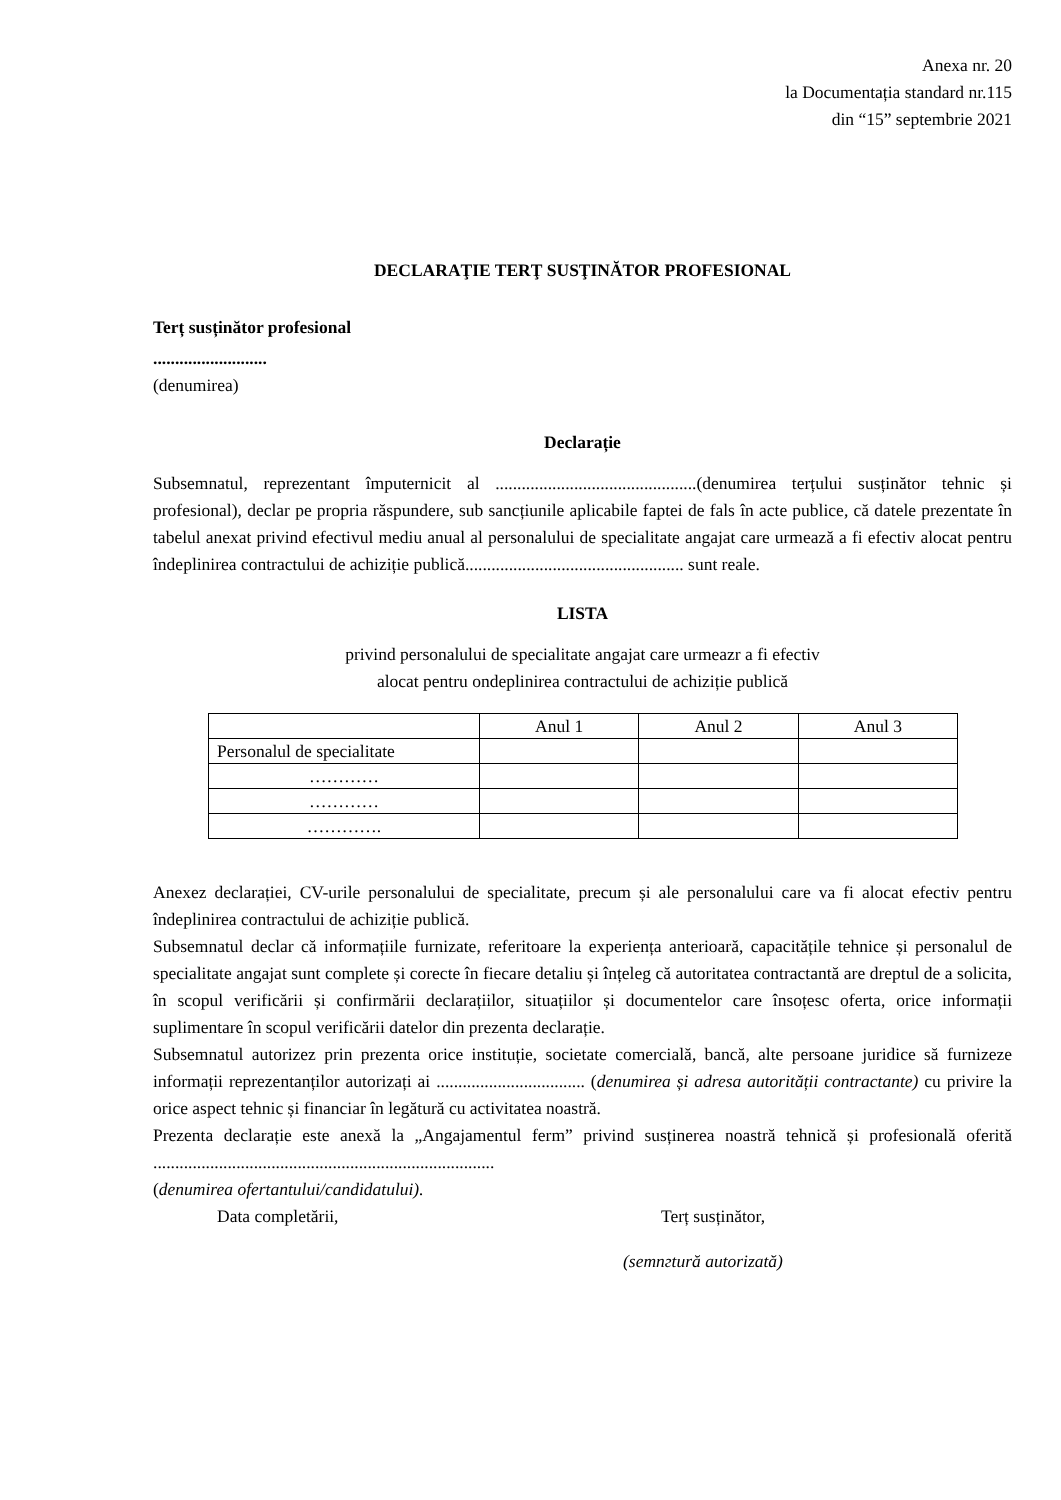Anexa nr. 20
la Documentația standard nr.115
din “15” septembrie 2021
DECLARAŢIE TERŢ SUSŢINĂTOR PROFESIONAL
Terț susținător profesional
..........................
(denumirea)
Declarație
Subsemnatul, reprezentant împuternicit al ..............................................(denumirea terțului susținător tehnic și profesional), declar pe propria răspundere, sub sancțiunile aplicabile faptei de fals în acte publice, că datele prezentate în tabelul anexat privind efectivul mediu anual al personalului de specialitate angajat care urmează a fi efectiv alocat pentru îndeplinirea contractului de achiziție publică.................................................. sunt reale.
LISTA
privind personalului de specialitate angajat care urmeazr a fi efectiv
alocat pentru ondeplinirea contractului de achiziție publică
| | Anul 1 | Anul 2 | Anul 3 |
| Personalul de specialitate | | | |
| ………… | | | |
| ………… | | | |
| …………. | | | |
Anexez declarației, CV-urile personalului de specialitate, precum și ale personalului care va fi alocat efectiv pentru îndeplinirea contractului de achiziție publică.
Subsemnatul declar că informațiile furnizate, referitoare la experiența anterioară, capacitățile tehnice și personalul de specialitate angajat sunt complete și corecte în fiecare detaliu și înțeleg că autoritatea contractantă are dreptul de a solicita, în scopul verificării și confirmării declarațiilor, situațiilor și documentelor care însoțesc oferta, orice informații suplimentare în scopul verificării datelor din prezenta declarație.
Subsemnatul autorizez prin prezenta orice instituție, societate comercială, bancă, alte persoane juridice să furnizeze informații reprezentanților autorizați ai .................................. (denumirea și adresa autorității contractante) cu privire la orice aspect tehnic și financiar în legătură cu activitatea noastră.
Prezenta declarație este anexă la „Angajamentul ferm” privind susținerea noastră tehnică și profesională oferită ..............................................................................
(denumirea ofertantului/candidatului).
Data completării, Terț susținător,
(semnгtură autorizată)